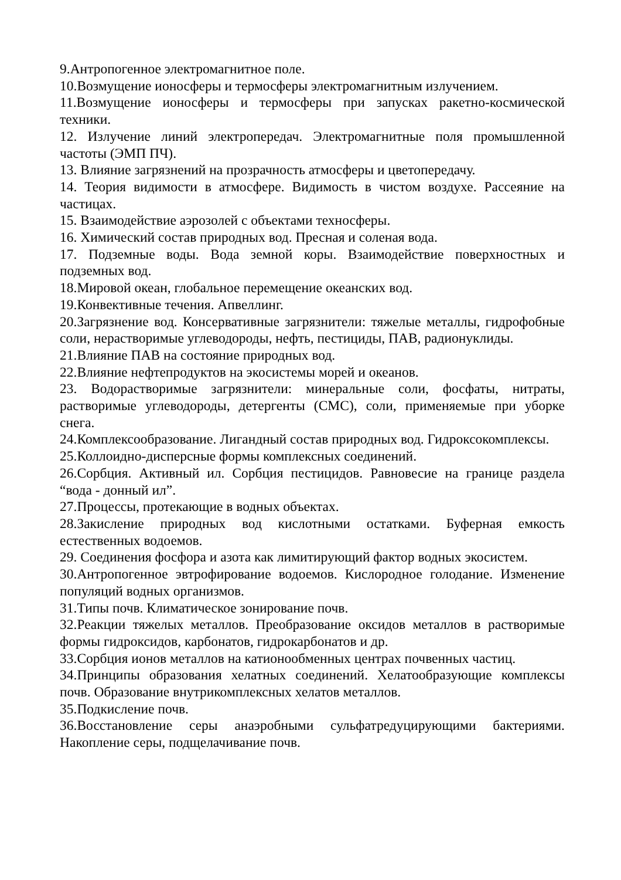9.Антропогенное электромагнитное поле.
10.Возмущение ионосферы и термосферы электромагнитным излучением.
11.Возмущение ионосферы и термосферы при запусках ракетно-космической техники.
12. Излучение линий электропередач. Электромагнитные поля промышленной частоты (ЭМП ПЧ).
13. Влияние загрязнений на прозрачность атмосферы и цветопередачу.
14. Теория видимости в атмосфере. Видимость в чистом воздухе. Рассеяние на частицах.
15. Взаимодействие аэрозолей с объектами техносферы.
16. Химический состав природных вод. Пресная и соленая вода.
17. Подземные воды. Вода земной коры. Взаимодействие поверхностных и подземных вод.
18.Мировой океан, глобальное перемещение океанских вод.
19.Конвективные течения. Апвеллинг.
20.Загрязнение вод. Консервативные загрязнители: тяжелые металлы, гидрофобные соли, нерастворимые углеводороды, нефть, пестициды, ПАВ, радионуклиды.
21.Влияние ПАВ на состояние природных вод.
22.Влияние нефтепродуктов на экосистемы морей и океанов.
23. Водорастворимые загрязнители: минеральные соли, фосфаты, нитраты, растворимые углеводороды, детергенты (СМС), соли, применяемые при уборке снега.
24.Комплексообразование. Лигандный состав природных вод. Гидроксокомплексы.
25.Коллоидно-дисперсные формы комплексных соединений.
26.Сорбция. Активный ил. Сорбция пестицидов. Равновесие на границе раздела “вода - донный ил”.
27.Процессы, протекающие в водных объектах.
28.Закисление природных вод кислотными остатками. Буферная емкость естественных водоемов.
29. Соединения фосфора и азота как лимитирующий фактор водных экосистем.
30.Антропогенное эвтрофирование водоемов. Кислородное голодание. Изменение популяций водных организмов.
31.Типы почв. Климатическое зонирование почв.
32.Реакции тяжелых металлов. Преобразование оксидов металлов в растворимые формы гидроксидов, карбонатов, гидрокарбонатов и др.
33.Сорбция ионов металлов на катионообменных центрах почвенных частиц.
34.Принципы образования хелатных соединений. Хелатообразующие комплексы почв. Образование внутрикомплексных хелатов металлов.
35.Подкисление почв.
36.Восстановление серы анаэробными сульфатредуцирующими бактериями. Накопление серы, подщелачивание почв.